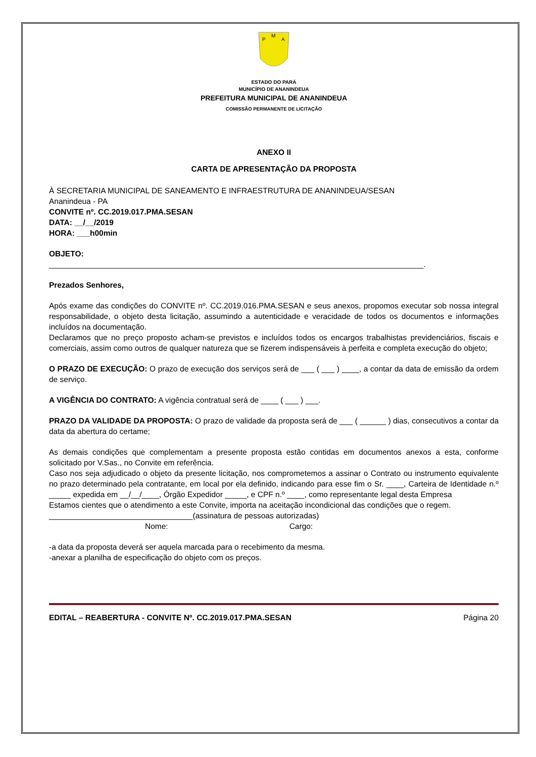P
M
A
ESTADO DO PARÁ
MUNICÍPIO DE ANANINDEUA
PREFEITURA MUNICIPAL DE ANANINDEUA
COMISSÃO PERMANENTE DE LICITAÇÃO
ANEXO II
CARTA DE APRESENTAÇÃO DA PROPOSTA
À SECRETARIA MUNICIPAL DE SANEAMENTO E INFRAESTRUTURA DE ANANINDEUA/SESAN
Ananindeua - PA
CONVITE nº. CC.2019.017.PMA.SESAN
DATA: __/__/2019
HORA: ___h00min
OBJETO:
______________________________________________________________________________________.
Prezados Senhores,
Após exame das condições do CONVITE nº. CC.2019.016.PMA.SESAN e seus anexos, propomos executar sob nossa integral responsabilidade, o objeto desta licitação, assumindo a autenticidade e veracidade de todos os documentos e informações incluídos na documentação.
Declaramos que no preço proposto acham-se previstos e incluídos todos os encargos trabalhistas previdenciários, fiscais e comerciais, assim como outros de qualquer natureza que se fizerem indispensáveis à perfeita e completa execução do objeto;
O PRAZO DE EXECUÇÃO: O prazo de execução dos serviços será de ___ ( ___ ) ____, a contar da data de emissão da ordem de serviço.
A VIGÊNCIA DO CONTRATO: A vigência contratual será de ____ ( ___ ) ___.
PRAZO DA VALIDADE DA PROPOSTA: O prazo de validade da proposta será de ___ ( ______ ) dias, consecutivos a contar da data da abertura do certame;
As demais condições que complementam a presente proposta estão contidas em documentos anexos a esta, conforme solicitado por V.Sas., no Convite em referência.
Caso nos seja adjudicado o objeto da presente licitação, nos comprometemos a assinar o Contrato ou instrumento equivalente no prazo determinado pela contratante, em local por ela definido, indicando para esse fim o Sr. ____, Carteira de Identidade n.º _____ expedida em __/__/____, Órgão Expedidor _____, e CPF n.º ____, como representante legal desta Empresa
Estamos cientes que o atendimento a este Convite, importa na aceitação incondicional das condições que o regem.
_________________________________(assinatura de pessoas autorizadas)
Nome: Cargo:
-a data da proposta deverá ser aquela marcada para o recebimento da mesma.
-anexar a planilha de especificação do objeto com os preços.
EDITAL – REABERTURA - CONVITE Nº. CC.2019.017.PMA.SESAN Página 20